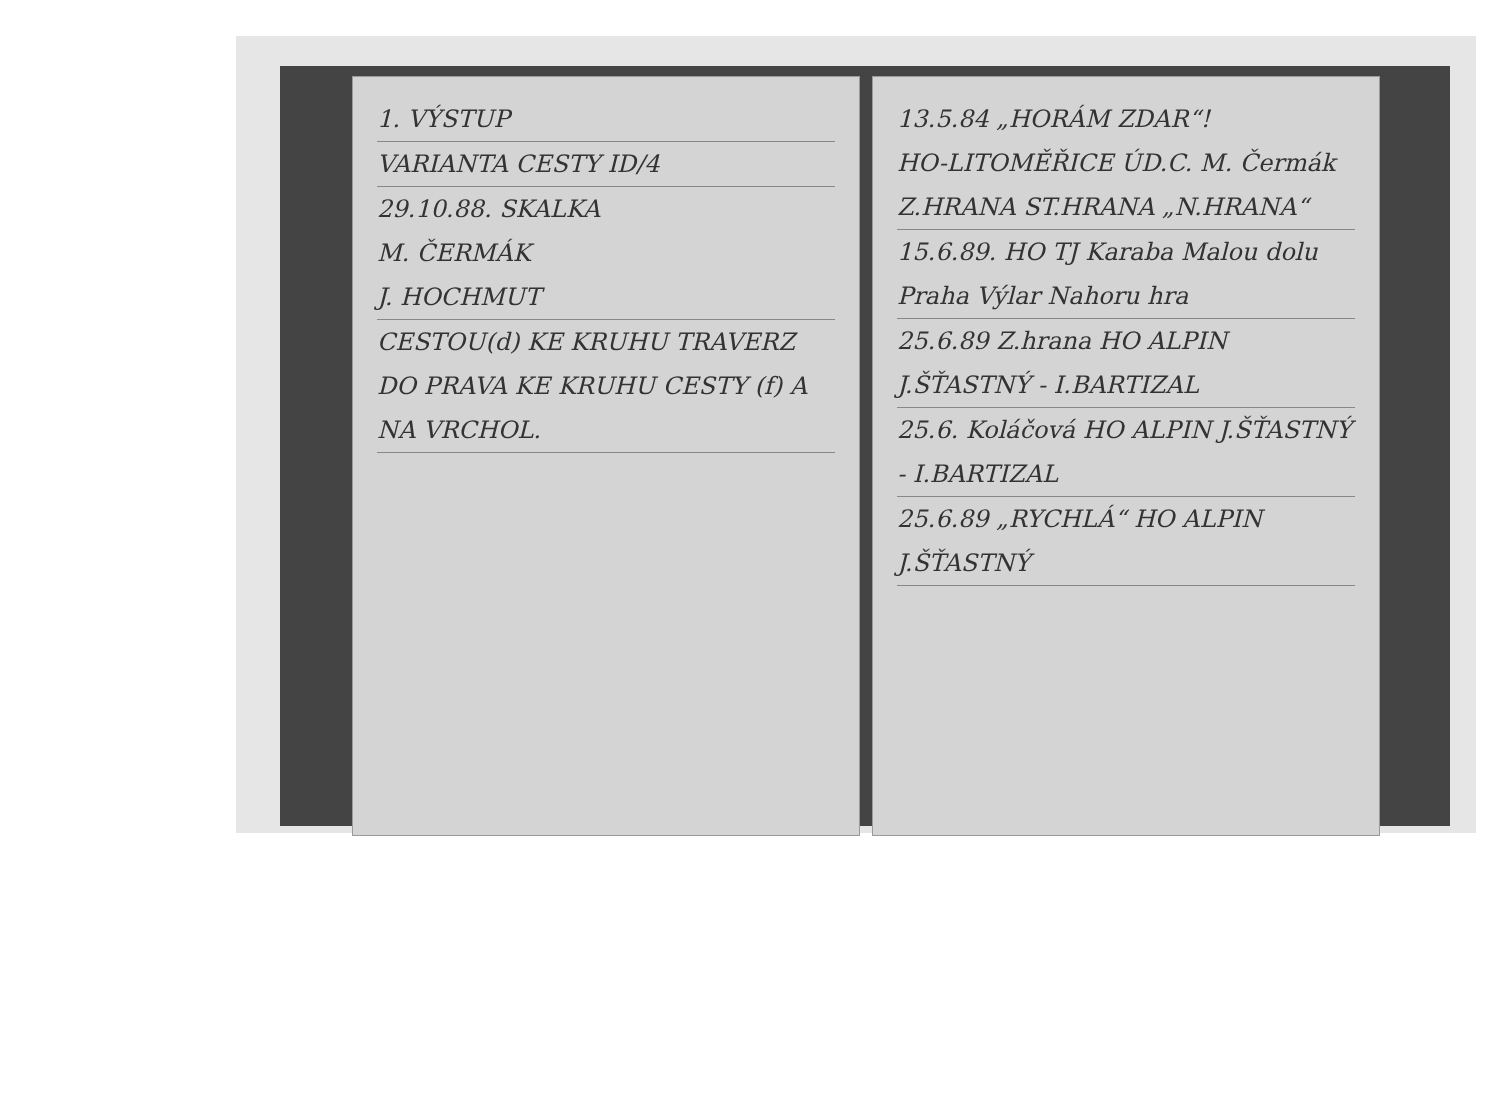1. VÝSTUP
VARIANTA CESTY ID/4
29.10.88. SKALKA
M. ČERMÁK
J. HOCHMUT
CESTOU(d) KE KRUHU TRAVERZ DO PRAVA KE KRUHU CESTY (f) A NA VRCHOL.
13.5.84 „HORÁM ZDAR“!
HO-LITOMĚŘICE ÚD.C. M. Čermák Z.HRANA ST.HRANA „N.HRANA“
15.6.89. HO TJ Karaba Malou dolu Praha Výlar Nahoru hra
25.6.89 Z.hrana HO ALPIN J.ŠŤASTNÝ - I.BARTIZAL
25.6. Koláčová HO ALPIN J.ŠŤASTNÝ - I.BARTIZAL
25.6.89 „RYCHLÁ“ HO ALPIN J.ŠŤASTNÝ